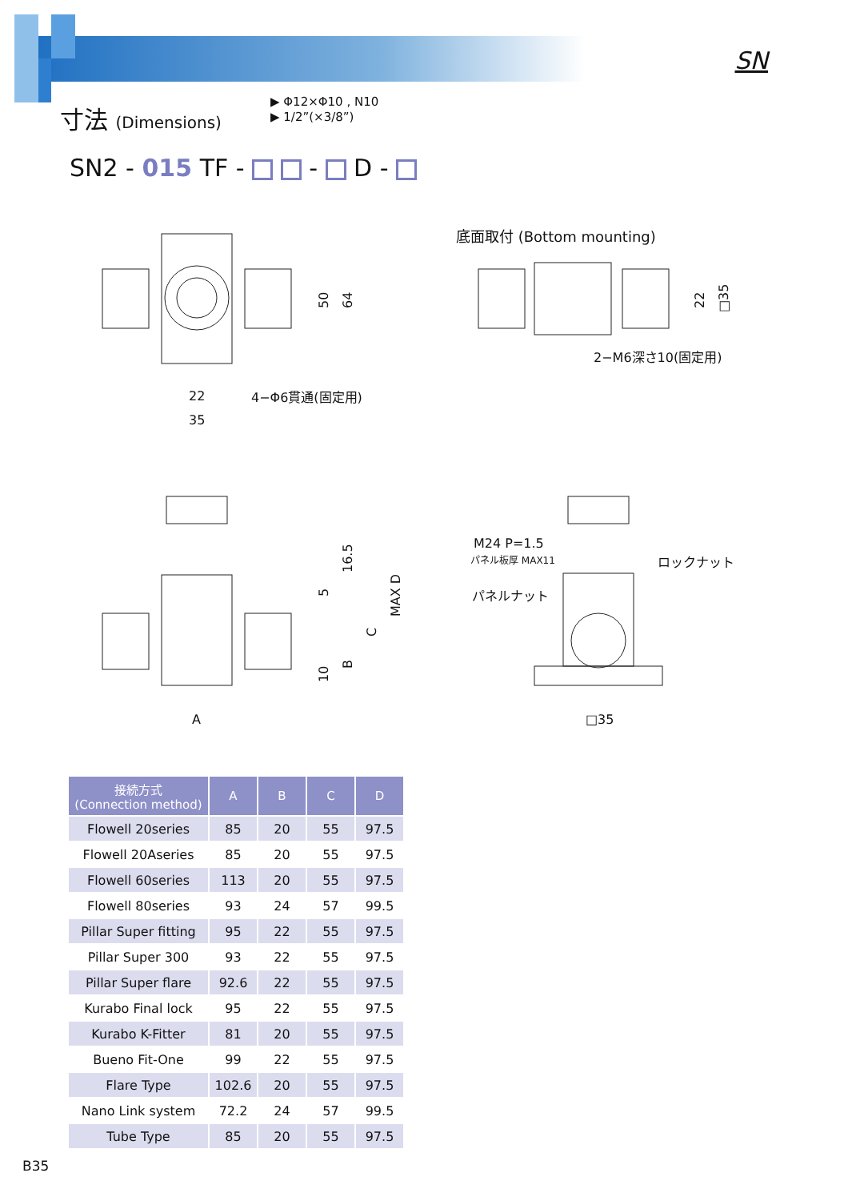SN
寸法 (Dimensions)
▶ Φ12×Φ10 , N10
▶ 1/2”(×3/8”)
SN2 - 015 TF - - D -
22
35
4−Φ6貫通(固定用)
50
64
底面取付 (Bottom mounting)
2−M6深さ10(固定用)
22
□35
A
16.5
5
C
B
10
MAX D
M24 P=1.5
パネル板厚 MAX11
パネルナット
ロックナット
□35
| 接続方式 (Connection method) | A | B | C | D |
| --- | --- | --- | --- | --- |
| Flowell 20series | 85 | 20 | 55 | 97.5 |
| Flowell 20Aseries | 85 | 20 | 55 | 97.5 |
| Flowell 60series | 113 | 20 | 55 | 97.5 |
| Flowell 80series | 93 | 24 | 57 | 99.5 |
| Pillar Super fitting | 95 | 22 | 55 | 97.5 |
| Pillar Super 300 | 93 | 22 | 55 | 97.5 |
| Pillar Super flare | 92.6 | 22 | 55 | 97.5 |
| Kurabo Final lock | 95 | 22 | 55 | 97.5 |
| Kurabo K-Fitter | 81 | 20 | 55 | 97.5 |
| Bueno Fit-One | 99 | 22 | 55 | 97.5 |
| Flare Type | 102.6 | 20 | 55 | 97.5 |
| Nano Link system | 72.2 | 24 | 57 | 99.5 |
| Tube Type | 85 | 20 | 55 | 97.5 |
B35